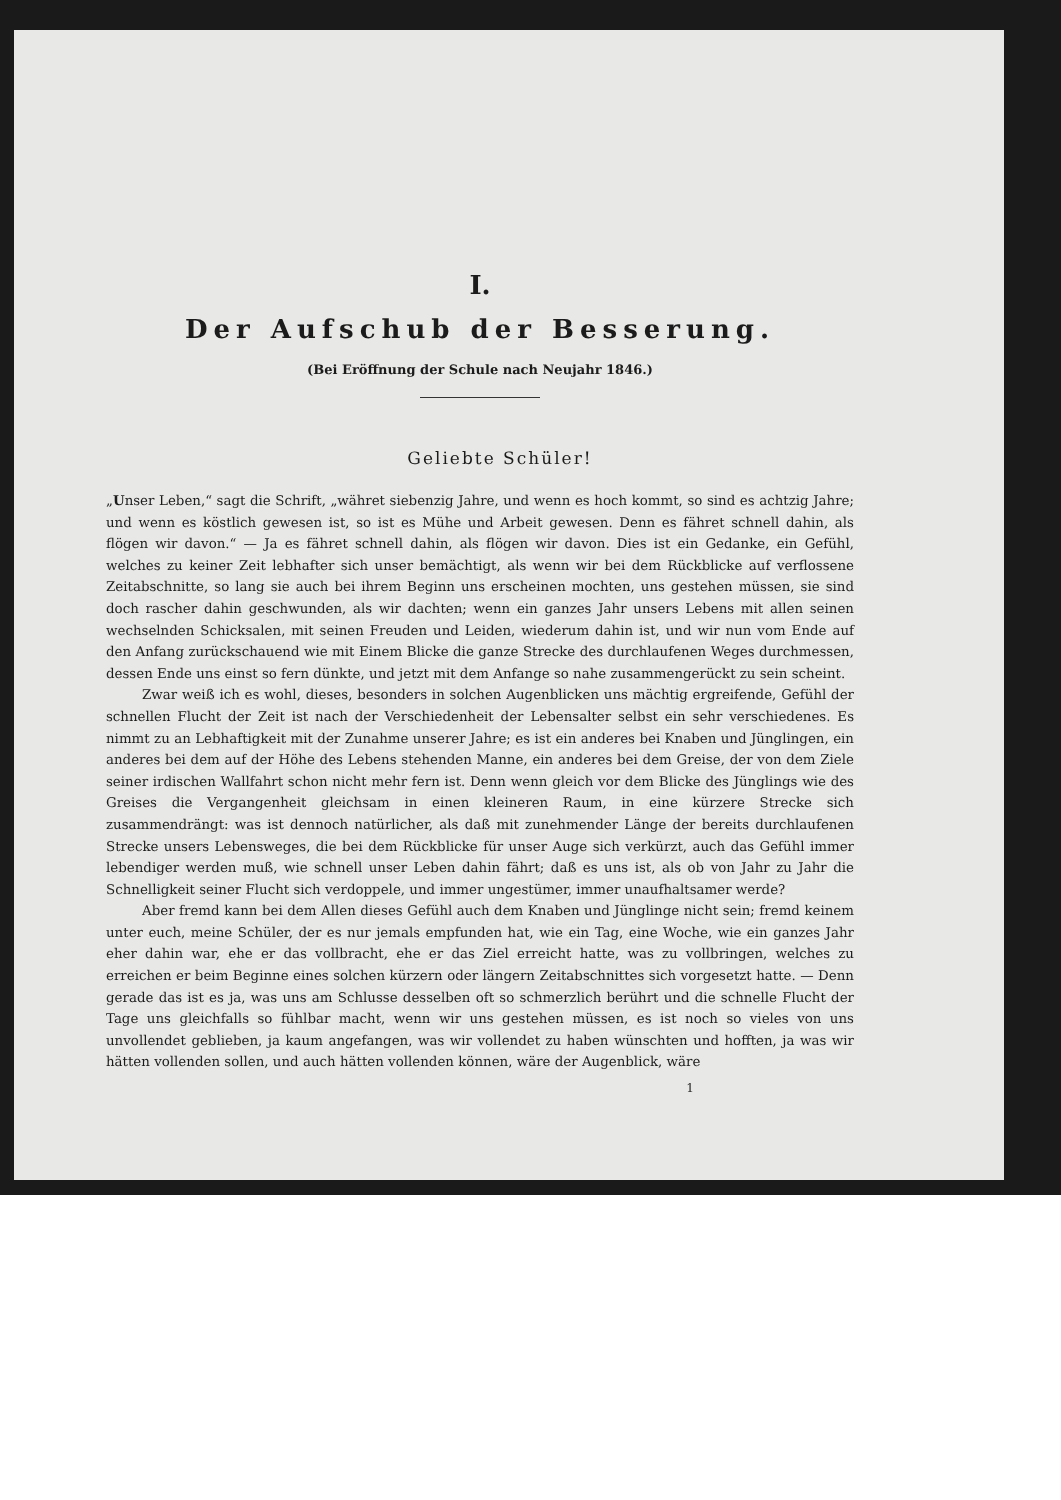I.
Der Aufschub der Besserung.
(Bei Eröffnung der Schule nach Neujahr 1846.)
Geliebte Schüler!
„Unser Leben,“ sagt die Schrift, „währet siebenzig Jahre, und wenn es hoch kommt, so sind es achtzig Jahre; und wenn es köstlich gewesen ist, so ist es Mühe und Arbeit gewesen. Denn es fähret schnell dahin, als flögen wir davon.“ — Ja es fähret schnell dahin, als flögen wir davon. Dies ist ein Gedanke, ein Gefühl, welches zu keiner Zeit lebhafter sich unser bemächtigt, als wenn wir bei dem Rückblicke auf verflossene Zeitabschnitte, so lang sie auch bei ihrem Beginn uns erscheinen mochten, uns gestehen müssen, sie sind doch rascher dahin geschwunden, als wir dachten; wenn ein ganzes Jahr unsers Lebens mit allen seinen wechselnden Schicksalen, mit seinen Freuden und Leiden, wiederum dahin ist, und wir nun vom Ende auf den Anfang zurückschauend wie mit Einem Blicke die ganze Strecke des durchlaufenen Weges durchmessen, dessen Ende uns einst so fern dünkte, und jetzt mit dem Anfange so nahe zusammengerückt zu sein scheint.
Zwar weiß ich es wohl, dieses, besonders in solchen Augenblicken uns mächtig ergreifende, Gefühl der schnellen Flucht der Zeit ist nach der Verschiedenheit der Lebensalter selbst ein sehr verschiedenes. Es nimmt zu an Lebhaftigkeit mit der Zunahme unserer Jahre; es ist ein anderes bei Knaben und Jünglingen, ein anderes bei dem auf der Höhe des Lebens stehenden Manne, ein anderes bei dem Greise, der von dem Ziele seiner irdischen Wallfahrt schon nicht mehr fern ist. Denn wenn gleich vor dem Blicke des Jünglings wie des Greises die Vergangenheit gleichsam in einen kleineren Raum, in eine kürzere Strecke sich zusammendrängt: was ist dennoch natürlicher, als daß mit zunehmender Länge der bereits durchlaufenen Strecke unsers Lebensweges, die bei dem Rückblicke für unser Auge sich verkürzt, auch das Gefühl immer lebendiger werden muß, wie schnell unser Leben dahin fährt; daß es uns ist, als ob von Jahr zu Jahr die Schnelligkeit seiner Flucht sich verdoppele, und immer ungestümer, immer unaufhaltsamer werde?
Aber fremd kann bei dem Allen dieses Gefühl auch dem Knaben und Jünglinge nicht sein; fremd keinem unter euch, meine Schüler, der es nur jemals empfunden hat, wie ein Tag, eine Woche, wie ein ganzes Jahr eher dahin war, ehe er das vollbracht, ehe er das Ziel erreicht hatte, was zu vollbringen, welches zu erreichen er beim Beginne eines solchen kürzern oder längern Zeitabschnittes sich vorgesetzt hatte. — Denn gerade das ist es ja, was uns am Schlusse desselben oft so schmerzlich berührt und die schnelle Flucht der Tage uns gleichfalls so fühlbar macht, wenn wir uns gestehen müssen, es ist noch so vieles von uns unvollendet geblieben, ja kaum angefangen, was wir vollendet zu haben wünschten und hofften, ja was wir hätten vollenden sollen, und auch hätten vollenden können, wäre der Augenblick, wäre
1